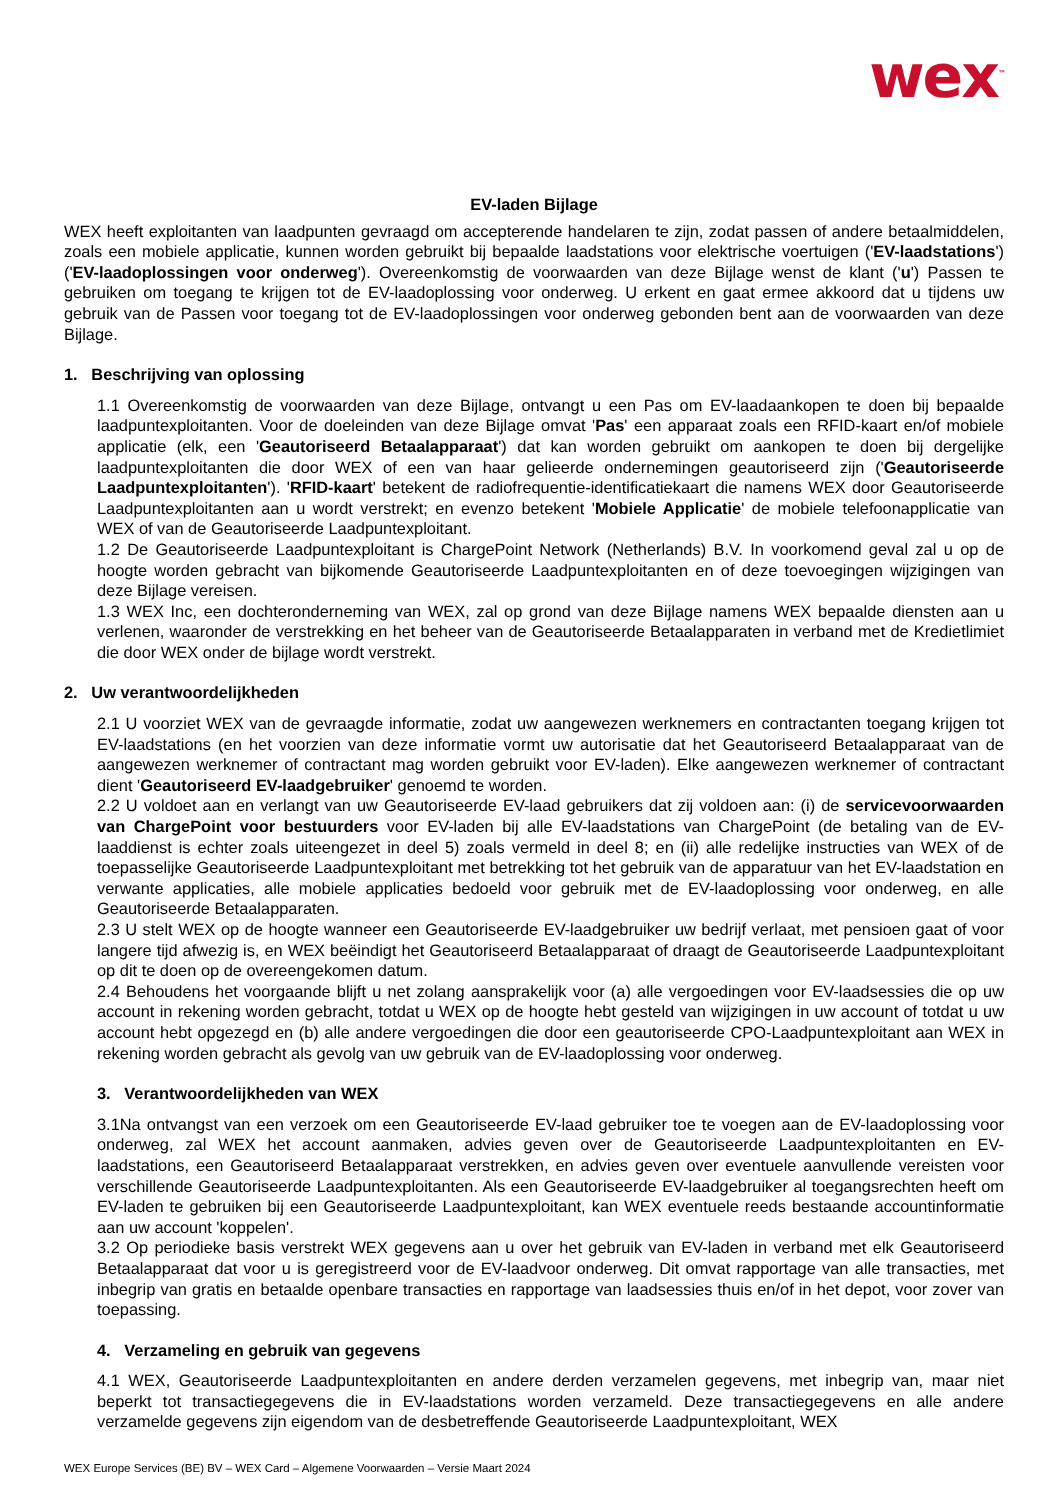wex<sup>™</sup>
EV-laden Bijlage
WEX heeft exploitanten van laadpunten gevraagd om accepterende handelaren te zijn, zodat passen of andere betaalmiddelen, zoals een mobiele applicatie, kunnen worden gebruikt bij bepaalde laadstations voor elektrische voertuigen ('EV-laadstations') ('EV-laadoplossingen voor onderweg'). Overeenkomstig de voorwaarden van deze Bijlage wenst de klant ('u') Passen te gebruiken om toegang te krijgen tot de EV-laadoplossing voor onderweg. U erkent en gaat ermee akkoord dat u tijdens uw gebruik van de Passen voor toegang tot de EV-laadoplossingen voor onderweg gebonden bent aan de voorwaarden van deze Bijlage.
1. Beschrijving van oplossing
1.1 Overeenkomstig de voorwaarden van deze Bijlage, ontvangt u een Pas om EV-laadaankopen te doen bij bepaalde laadpuntexploitanten. Voor de doeleinden van deze Bijlage omvat 'Pas' een apparaat zoals een RFID-kaart en/of mobiele applicatie (elk, een 'Geautoriseerd Betaalapparaat') dat kan worden gebruikt om aankopen te doen bij dergelijke laadpuntexploitanten die door WEX of een van haar gelieerde ondernemingen geautoriseerd zijn ('Geautoriseerde Laadpuntexploitanten'). 'RFID-kaart' betekent de radiofrequentie-identificatiekaart die namens WEX door Geautoriseerde Laadpuntexploitanten aan u wordt verstrekt; en evenzo betekent 'Mobiele Applicatie' de mobiele telefoonapplicatie van WEX of van de Geautoriseerde Laadpuntexploitant.
1.2 De Geautoriseerde Laadpuntexploitant is ChargePoint Network (Netherlands) B.V. In voorkomend geval zal u op de hoogte worden gebracht van bijkomende Geautoriseerde Laadpuntexploitanten en of deze toevoegingen wijzigingen van deze Bijlage vereisen.
1.3 WEX Inc, een dochteronderneming van WEX, zal op grond van deze Bijlage namens WEX bepaalde diensten aan u verlenen, waaronder de verstrekking en het beheer van de Geautoriseerde Betaalapparaten in verband met de Kredietlimiet die door WEX onder de bijlage wordt verstrekt.
2. Uw verantwoordelijkheden
2.1 U voorziet WEX van de gevraagde informatie, zodat uw aangewezen werknemers en contractanten toegang krijgen tot EV-laadstations (en het voorzien van deze informatie vormt uw autorisatie dat het Geautoriseerd Betaalapparaat van de aangewezen werknemer of contractant mag worden gebruikt voor EV-laden). Elke aangewezen werknemer of contractant dient 'Geautoriseerd EV-laadgebruiker' genoemd te worden.
2.2 U voldoet aan en verlangt van uw Geautoriseerde EV-laad gebruikers dat zij voldoen aan: (i) de servicevoorwaarden van ChargePoint voor bestuurders voor EV-laden bij alle EV-laadstations van ChargePoint (de betaling van de EV-laaddienst is echter zoals uiteengezet in deel 5) zoals vermeld in deel 8; en (ii) alle redelijke instructies van WEX of de toepasselijke Geautoriseerde Laadpuntexploitant met betrekking tot het gebruik van de apparatuur van het EV-laadstation en verwante applicaties, alle mobiele applicaties bedoeld voor gebruik met de EV-laadoplossing voor onderweg, en alle Geautoriseerde Betaalapparaten.
2.3 U stelt WEX op de hoogte wanneer een Geautoriseerde EV-laadgebruiker uw bedrijf verlaat, met pensioen gaat of voor langere tijd afwezig is, en WEX beëindigt het Geautoriseerd Betaalapparaat of draagt de Geautoriseerde Laadpuntexploitant op dit te doen op de overeengekomen datum.
2.4 Behoudens het voorgaande blijft u net zolang aansprakelijk voor (a) alle vergoedingen voor EV-laadsessies die op uw account in rekening worden gebracht, totdat u WEX op de hoogte hebt gesteld van wijzigingen in uw account of totdat u uw account hebt opgezegd en (b) alle andere vergoedingen die door een geautoriseerde CPO-Laadpuntexploitant aan WEX in rekening worden gebracht als gevolg van uw gebruik van de EV-laadoplossing voor onderweg.
3. Verantwoordelijkheden van WEX
3.1Na ontvangst van een verzoek om een Geautoriseerde EV-laad gebruiker toe te voegen aan de EV-laadoplossing voor onderweg, zal WEX het account aanmaken, advies geven over de Geautoriseerde Laadpuntexploitanten en EV- laadstations, een Geautoriseerd Betaalapparaat verstrekken, en advies geven over eventuele aanvullende vereisten voor verschillende Geautoriseerde Laadpuntexploitanten. Als een Geautoriseerde EV-laadgebruiker al toegangsrechten heeft om EV-laden te gebruiken bij een Geautoriseerde Laadpuntexploitant, kan WEX eventuele reeds bestaande accountinformatie aan uw account 'koppelen'.
3.2 Op periodieke basis verstrekt WEX gegevens aan u over het gebruik van EV-laden in verband met elk Geautoriseerd Betaalapparaat dat voor u is geregistreerd voor de EV-laadvoor onderweg. Dit omvat rapportage van alle transacties, met inbegrip van gratis en betaalde openbare transacties en rapportage van laadsessies thuis en/of in het depot, voor zover van toepassing.
4. Verzameling en gebruik van gegevens
4.1 WEX, Geautoriseerde Laadpuntexploitanten en andere derden verzamelen gegevens, met inbegrip van, maar niet beperkt tot transactiegegevens die in EV-laadstations worden verzameld. Deze transactiegegevens en alle andere verzamelde gegevens zijn eigendom van de desbetreffende Geautoriseerde Laadpuntexploitant, WEX
WEX Europe Services (BE) BV – WEX Card – Algemene Voorwaarden – Versie Maart 2024